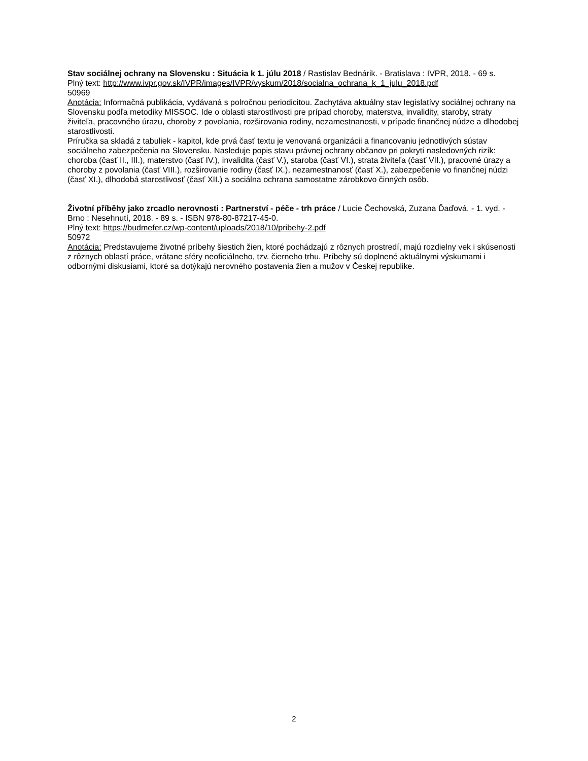Stav sociálnej ochrany na Slovensku : Situácia k 1. júlu 2018 / Rastislav Bednárik. - Bratislava : IVPR, 2018. - 69 s.
Plný text: http://www.ivpr.gov.sk/IVPR/images/IVPR/vyskum/2018/socialna_ochrana_k_1_julu_2018.pdf
50969
Anotácia: Informačná publikácia, vydávaná s polročnou periodicitou. Zachytáva aktuálny stav legislatívy sociálnej ochrany na Slovensku podľa metodiky MISSOC. Ide o oblasti starostlivosti pre prípad choroby, materstva, invalidity, staroby, straty živiteľa, pracovného úrazu, choroby z povolania, rozširovania rodiny, nezamestnanosti, v prípade finančnej núdze a dlhodobej starostlivosti.
Príručka sa skladá z tabuliek - kapitol, kde prvá časť textu je venovaná organizácii a financovaniu jednotlivých sústav sociálneho zabezpečenia na Slovensku. Nasleduje popis stavu právnej ochrany občanov pri pokrytí nasledovných rizík: choroba (časť II., III.), materstvo (časť IV.), invalidita (časť V.), staroba (časť VI.), strata živiteľa (časť VII.), pracovné úrazy a choroby z povolania (časť VIII.), rozširovanie rodiny (časť IX.), nezamestnanosť (časť X.), zabezpečenie vo finančnej núdzi (časť XI.), dlhodobá starostlivosť (časť XII.) a sociálna ochrana samostatne zárobkovo činných osôb.
Životní příběhy jako zrcadlo nerovnosti : Partnerství - péče - trh práce / Lucie Čechovská, Zuzana Ďaďová. - 1. vyd. - Brno : Nesehnutí, 2018. - 89 s. - ISBN 978-80-87217-45-0.
Plný text: https://budmefer.cz/wp-content/uploads/2018/10/pribehy-2.pdf
50972
Anotácia: Predstavujeme životné príbehy šiestich žien, ktoré pochádzajú z rôznych prostredí, majú rozdielny vek i skúsenosti z rôznych oblastí práce, vrátane sféry neoficiálneho, tzv. čierneho trhu. Príbehy sú doplnené aktuálnymi výskumami i odbornými diskusiami, ktoré sa dotýkajú nerovného postavenia žien a mužov v Českej republike.
2